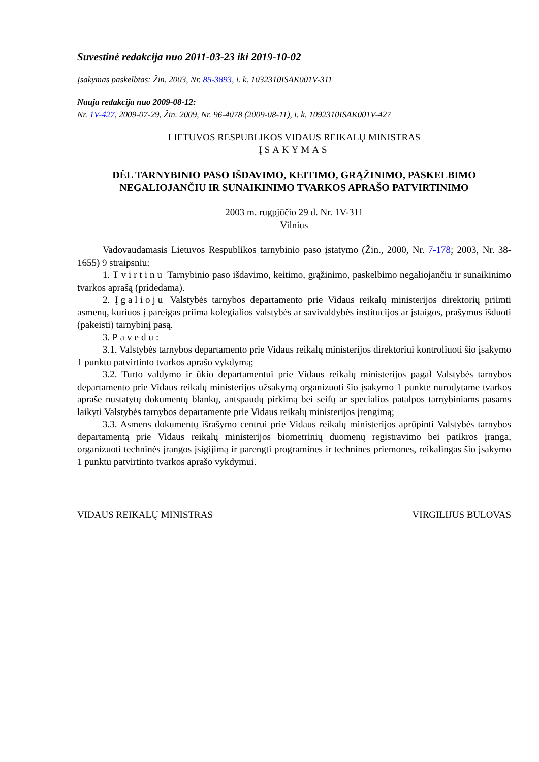Suvestinė redakcija nuo 2011-03-23 iki 2019-10-02
Įsakymas paskelbtas: Žin. 2003, Nr. 85-3893, i. k. 1032310ISAK001V-311
Nauja redakcija nuo 2009-08-12:
Nr. 1V-427, 2009-07-29, Žin. 2009, Nr. 96-4078 (2009-08-11), i. k. 1092310ISAK001V-427
LIETUVOS RESPUBLIKOS VIDAUS REIKALŲ MINISTRAS
ĮSAKYMAS
DĖL TARNYBINIO PASO IŠDAVIMO, KEITIMO, GRĄŽINIMO, PASKELBIMO NEGALIOJANČIU IR SUNAIKINIMO TVARKOS APRAŠO PATVIRTINIMO
2003 m. rugpjūčio 29 d. Nr. 1V-311
Vilnius
Vadovaudamasis Lietuvos Respublikos tarnybinio paso įstatymo (Žin., 2000, Nr. 7-178; 2003, Nr. 38-1655) 9 straipsniu:
1. Tvirtinu Tarnybinio paso išdavimo, keitimo, grąžinimo, paskelbimo negaliojančiu ir sunaikinimo tvarkos aprašą (pridedama).
2. Įgalioju Valstybės tarnybos departamento prie Vidaus reikalų ministerijos direktorių priimti asmenų, kuriuos į pareigas priima kolegialios valstybės ar savivaldybės institucijos ar įstaigos, prašymus išduoti (pakeisti) tarnybinį pasą.
3. Pavedu:
3.1. Valstybės tarnybos departamento prie Vidaus reikalų ministerijos direktoriui kontroliuoti šio įsakymo 1 punktu patvirtinto tvarkos aprašo vykdymą;
3.2. Turto valdymo ir ūkio departamentui prie Vidaus reikalų ministerijos pagal Valstybės tarnybos departamento prie Vidaus reikalų ministerijos užsakymą organizuoti šio įsakymo 1 punkte nurodytame tvarkos apraše nustatytų dokumentų blankų, antspaudų pirkimą bei seifų ar specialios patalpos tarnybiniams pasams laikyti Valstybės tarnybos departamente prie Vidaus reikalų ministerijos įrengimą;
3.3. Asmens dokumentų išrašymo centrui prie Vidaus reikalų ministerijos aprūpinti Valstybės tarnybos departamentą prie Vidaus reikalų ministerijos biometrinių duomenų registravimo bei patikros įranga, organizuoti techninės įrangos įsigijimą ir parengti programines ir technines priemones, reikalingas šio įsakymo 1 punktu patvirtinto tvarkos aprašo vykdymui.
VIDAUS REIKALŲ MINISTRAS VIRGILIJUS BULOVAS